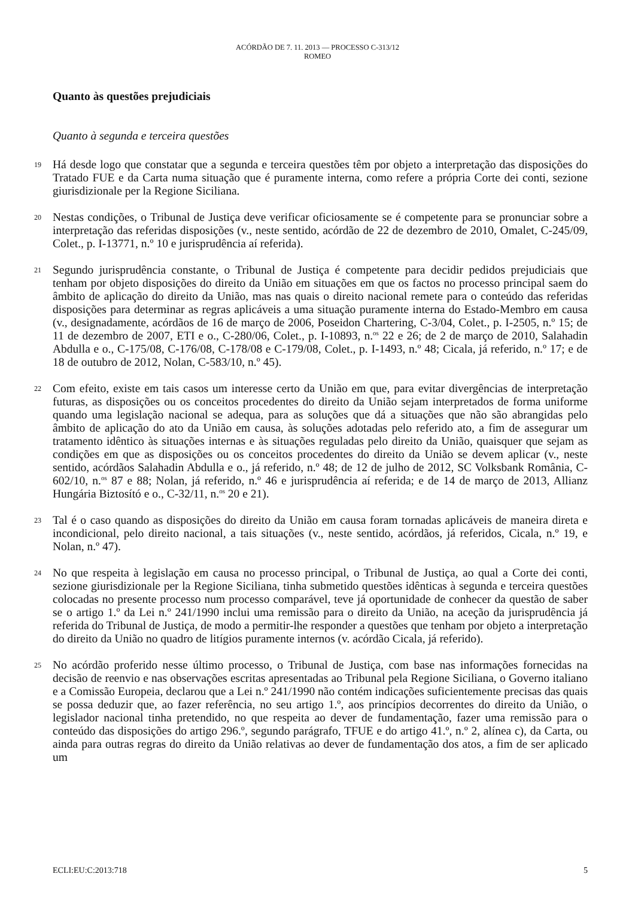ACÓRDÃO DE 7. 11. 2013 — PROCESSO C-313/12
ROMEO
Quanto às questões prejudiciais
Quanto à segunda e terceira questões
19
Há desde logo que constatar que a segunda e terceira questões têm por objeto a interpretação das disposições do Tratado FUE e da Carta numa situação que é puramente interna, como refere a própria Corte dei conti, sezione giurisdizionale per la Regione Siciliana.
20
Nestas condições, o Tribunal de Justiça deve verificar oficiosamente se é competente para se pronunciar sobre a interpretação das referidas disposições (v., neste sentido, acórdão de 22 de dezembro de 2010, Omalet, C-245/09, Colet., p. I-13771, n.º 10 e jurisprudência aí referida).
21
Segundo jurisprudência constante, o Tribunal de Justiça é competente para decidir pedidos prejudiciais que tenham por objeto disposições do direito da União em situações em que os factos no processo principal saem do âmbito de aplicação do direito da União, mas nas quais o direito nacional remete para o conteúdo das referidas disposições para determinar as regras aplicáveis a uma situação puramente interna do Estado-Membro em causa (v., designadamente, acórdãos de 16 de março de 2006, Poseidon Chartering, C-3/04, Colet., p. I-2505, n.º 15; de 11 de dezembro de 2007, ETI e o., C-280/06, Colet., p. I-10893, n.<sup>os</sup> 22 e 26; de 2 de março de 2010, Salahadin Abdulla e o., C-175/08, C-176/08, C-178/08 e C-179/08, Colet., p. I-1493, n.º 48; Cicala, já referido, n.º 17; e de 18 de outubro de 2012, Nolan, C-583/10, n.º 45).
22
Com efeito, existe em tais casos um interesse certo da União em que, para evitar divergências de interpretação futuras, as disposições ou os conceitos procedentes do direito da União sejam interpretados de forma uniforme quando uma legislação nacional se adequa, para as soluções que dá a situações que não são abrangidas pelo âmbito de aplicação do ato da União em causa, às soluções adotadas pelo referido ato, a fim de assegurar um tratamento idêntico às situações internas e às situações reguladas pelo direito da União, quaisquer que sejam as condições em que as disposições ou os conceitos procedentes do direito da União se devem aplicar (v., neste sentido, acórdãos Salahadin Abdulla e o., já referido, n.º 48; de 12 de julho de 2012, SC Volksbank România, C-602/10, n.<sup>os</sup> 87 e 88; Nolan, já referido, n.º 46 e jurisprudência aí referida; e de 14 de março de 2013, Allianz Hungária Biztosító e o., C-32/11, n.<sup>os</sup> 20 e 21).
23
Tal é o caso quando as disposições do direito da União em causa foram tornadas aplicáveis de maneira direta e incondicional, pelo direito nacional, a tais situações (v., neste sentido, acórdãos, já referidos, Cicala, n.º 19, e Nolan, n.º 47).
24
No que respeita à legislação em causa no processo principal, o Tribunal de Justiça, ao qual a Corte dei conti, sezione giurisdizionale per la Regione Siciliana, tinha submetido questões idênticas à segunda e terceira questões colocadas no presente processo num processo comparável, teve já oportunidade de conhecer da questão de saber se o artigo 1.º da Lei n.º 241/1990 inclui uma remissão para o direito da União, na aceção da jurisprudência já referida do Tribunal de Justiça, de modo a permitir-lhe responder a questões que tenham por objeto a interpretação do direito da União no quadro de litígios puramente internos (v. acórdão Cicala, já referido).
25
No acórdão proferido nesse último processo, o Tribunal de Justiça, com base nas informações fornecidas na decisão de reenvio e nas observações escritas apresentadas ao Tribunal pela Regione Siciliana, o Governo italiano e a Comissão Europeia, declarou que a Lei n.º 241/1990 não contém indicações suficientemente precisas das quais se possa deduzir que, ao fazer referência, no seu artigo 1.º, aos princípios decorrentes do direito da União, o legislador nacional tinha pretendido, no que respeita ao dever de fundamentação, fazer uma remissão para o conteúdo das disposições do artigo 296.º, segundo parágrafo, TFUE e do artigo 41.º, n.º 2, alínea c), da Carta, ou ainda para outras regras do direito da União relativas ao dever de fundamentação dos atos, a fim de ser aplicado um
ECLI:EU:C:2013:718 5